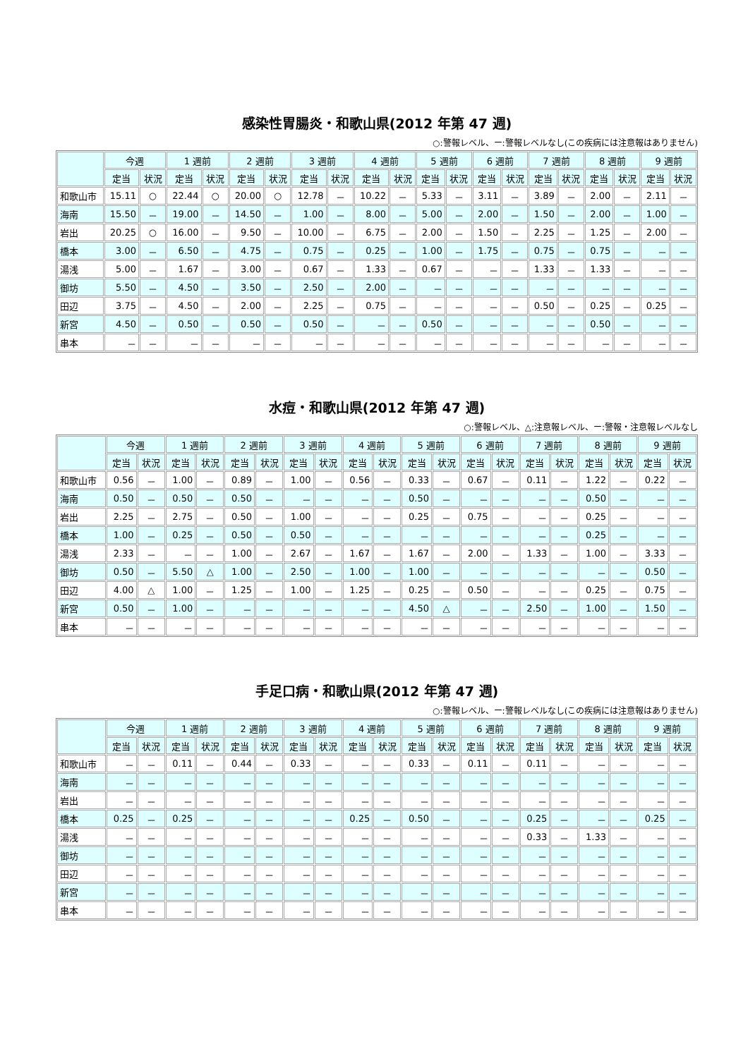感染性胃腸炎・和歌山県(2012 年第 47 週)
○:警報レベル、ー:警報レベルなし(この疾病には注意報はありません)
| | 今週 | | 1 週前 | | 2 週前 | | 3 週前 | | 4 週前 | | 5 週前 | | 6 週前 | | 7 週前 | | 8 週前 | | 9 週前 | |
| --- | --- | --- | --- | --- | --- | --- | --- | --- | --- | --- | --- | --- | --- | --- | --- | --- | --- | --- | --- | --- |
| | 定当 | 状況 | 定当 | 状況 | 定当 | 状況 | 定当 | 状況 | 定当 | 状況 | 定当 | 状況 | 定当 | 状況 | 定当 | 状況 | 定当 | 状況 | 定当 | 状況 |
| 和歌山市 | 15.11 | ○ | 22.44 | ○ | 20.00 | ○ | 12.78 | － | 10.22 | － | 5.33 | － | 3.11 | － | 3.89 | － | 2.00 | － | 2.11 | － |
| 海南 | 15.50 | － | 19.00 | － | 14.50 | － | 1.00 | － | 8.00 | － | 5.00 | － | 2.00 | － | 1.50 | － | 2.00 | － | 1.00 | － |
| 岩出 | 20.25 | ○ | 16.00 | － | 9.50 | － | 10.00 | － | 6.75 | － | 2.00 | － | 1.50 | － | 2.25 | － | 1.25 | － | 2.00 | － |
| 橋本 | 3.00 | － | 6.50 | － | 4.75 | － | 0.75 | － | 0.25 | － | 1.00 | － | 1.75 | － | 0.75 | － | 0.75 | － | － | － |
| 湯浅 | 5.00 | － | 1.67 | － | 3.00 | － | 0.67 | － | 1.33 | － | 0.67 | － | － | － | 1.33 | － | 1.33 | － | － | － |
| 御坊 | 5.50 | － | 4.50 | － | 3.50 | － | 2.50 | － | 2.00 | － | － | － | － | － | － | － | － | － | － | － |
| 田辺 | 3.75 | － | 4.50 | － | 2.00 | － | 2.25 | － | 0.75 | － | － | － | － | － | 0.50 | － | 0.25 | － | 0.25 | － |
| 新宮 | 4.50 | － | 0.50 | － | 0.50 | － | 0.50 | － | － | － | 0.50 | － | － | － | － | － | 0.50 | － | － | － |
| 串本 | － | － | － | － | － | － | － | － | － | － | － | － | － | － | － | － | － | － | － | － |
水痘・和歌山県(2012 年第 47 週)
○:警報レベル、△:注意報レベル、ー:警報・注意報レベルなし
| | 今週 | | 1 週前 | | 2 週前 | | 3 週前 | | 4 週前 | | 5 週前 | | 6 週前 | | 7 週前 | | 8 週前 | | 9 週前 | |
| --- | --- | --- | --- | --- | --- | --- | --- | --- | --- | --- | --- | --- | --- | --- | --- | --- | --- | --- | --- | --- |
| | 定当 | 状況 | 定当 | 状況 | 定当 | 状況 | 定当 | 状況 | 定当 | 状況 | 定当 | 状況 | 定当 | 状況 | 定当 | 状況 | 定当 | 状況 | 定当 | 状況 |
| 和歌山市 | 0.56 | － | 1.00 | － | 0.89 | － | 1.00 | － | 0.56 | － | 0.33 | － | 0.67 | － | 0.11 | － | 1.22 | － | 0.22 | － |
| 海南 | 0.50 | － | 0.50 | － | 0.50 | － | － | － | － | － | 0.50 | － | － | － | － | － | 0.50 | － | － | － |
| 岩出 | 2.25 | － | 2.75 | － | 0.50 | － | 1.00 | － | － | － | 0.25 | － | 0.75 | － | － | － | 0.25 | － | － | － |
| 橋本 | 1.00 | － | 0.25 | － | 0.50 | － | 0.50 | － | － | － | － | － | － | － | － | － | 0.25 | － | － | － |
| 湯浅 | 2.33 | － | － | － | 1.00 | － | 2.67 | － | 1.67 | － | 1.67 | － | 2.00 | － | 1.33 | － | 1.00 | － | 3.33 | － |
| 御坊 | 0.50 | － | 5.50 | △ | 1.00 | － | 2.50 | － | 1.00 | － | 1.00 | － | － | － | － | － | － | － | 0.50 | － |
| 田辺 | 4.00 | △ | 1.00 | － | 1.25 | － | 1.00 | － | 1.25 | － | 0.25 | － | 0.50 | － | － | － | 0.25 | － | 0.75 | － |
| 新宮 | 0.50 | － | 1.00 | － | － | － | － | － | － | － | 4.50 | △ | － | － | 2.50 | － | 1.00 | － | 1.50 | － |
| 串本 | － | － | － | － | － | － | － | － | － | － | － | － | － | － | － | － | － | － | － | － |
手足口病・和歌山県(2012 年第 47 週)
○:警報レベル、ー:警報レベルなし(この疾病には注意報はありません)
| | 今週 | | 1 週前 | | 2 週前 | | 3 週前 | | 4 週前 | | 5 週前 | | 6 週前 | | 7 週前 | | 8 週前 | | 9 週前 | |
| --- | --- | --- | --- | --- | --- | --- | --- | --- | --- | --- | --- | --- | --- | --- | --- | --- | --- | --- | --- | --- |
| | 定当 | 状況 | 定当 | 状況 | 定当 | 状況 | 定当 | 状況 | 定当 | 状況 | 定当 | 状況 | 定当 | 状況 | 定当 | 状況 | 定当 | 状況 | 定当 | 状況 |
| 和歌山市 | － | － | 0.11 | － | 0.44 | － | 0.33 | － | － | － | 0.33 | － | 0.11 | － | 0.11 | － | － | － | － | － |
| 海南 | － | － | － | － | － | － | － | － | － | － | － | － | － | － | － | － | － | － | － | － |
| 岩出 | － | － | － | － | － | － | － | － | － | － | － | － | － | － | － | － | － | － | － | － |
| 橋本 | 0.25 | － | 0.25 | － | － | － | － | － | 0.25 | － | 0.50 | － | － | － | 0.25 | － | － | － | 0.25 | － |
| 湯浅 | － | － | － | － | － | － | － | － | － | － | － | － | － | － | 0.33 | － | 1.33 | － | － | － |
| 御坊 | － | － | － | － | － | － | － | － | － | － | － | － | － | － | － | － | － | － | － | － |
| 田辺 | － | － | － | － | － | － | － | － | － | － | － | － | － | － | － | － | － | － | － | － |
| 新宮 | － | － | － | － | － | － | － | － | － | － | － | － | － | － | － | － | － | － | － | － |
| 串本 | － | － | － | － | － | － | － | － | － | － | － | － | － | － | － | － | － | － | － | － |